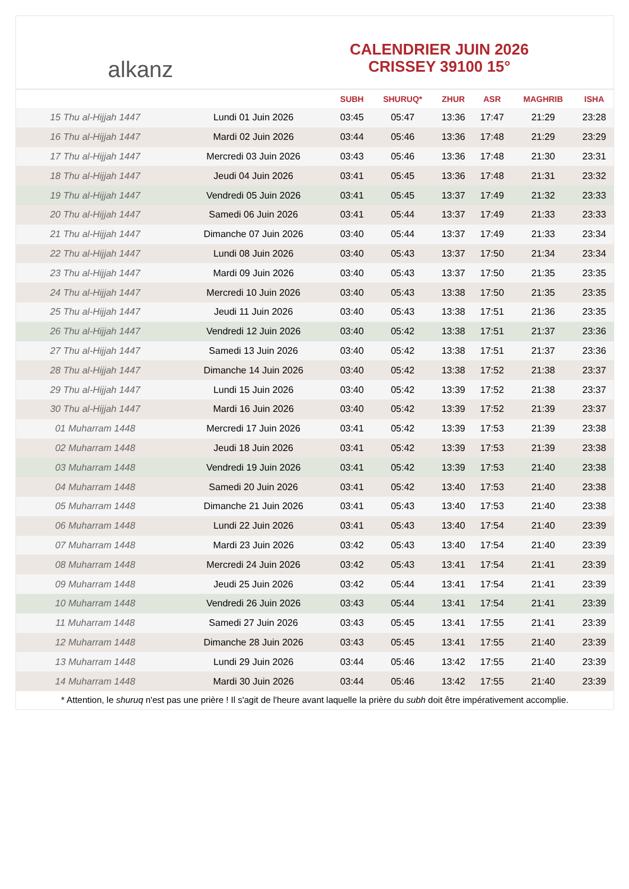alkanz
CALENDRIER JUIN 2026
CRISSEY 39100 15°
| | | SUBH | SHURUQ* | ZHUR | ASR | MAGHRIB | ISHA |
| --- | --- | --- | --- | --- | --- | --- | --- |
| 15 Thu al-Hijjah 1447 | Lundi 01 Juin 2026 | 03:45 | 05:47 | 13:36 | 17:47 | 21:29 | 23:28 |
| 16 Thu al-Hijjah 1447 | Mardi 02 Juin 2026 | 03:44 | 05:46 | 13:36 | 17:48 | 21:29 | 23:29 |
| 17 Thu al-Hijjah 1447 | Mercredi 03 Juin 2026 | 03:43 | 05:46 | 13:36 | 17:48 | 21:30 | 23:31 |
| 18 Thu al-Hijjah 1447 | Jeudi 04 Juin 2026 | 03:41 | 05:45 | 13:36 | 17:48 | 21:31 | 23:32 |
| 19 Thu al-Hijjah 1447 | Vendredi 05 Juin 2026 | 03:41 | 05:45 | 13:37 | 17:49 | 21:32 | 23:33 |
| 20 Thu al-Hijjah 1447 | Samedi 06 Juin 2026 | 03:41 | 05:44 | 13:37 | 17:49 | 21:33 | 23:33 |
| 21 Thu al-Hijjah 1447 | Dimanche 07 Juin 2026 | 03:40 | 05:44 | 13:37 | 17:49 | 21:33 | 23:34 |
| 22 Thu al-Hijjah 1447 | Lundi 08 Juin 2026 | 03:40 | 05:43 | 13:37 | 17:50 | 21:34 | 23:34 |
| 23 Thu al-Hijjah 1447 | Mardi 09 Juin 2026 | 03:40 | 05:43 | 13:37 | 17:50 | 21:35 | 23:35 |
| 24 Thu al-Hijjah 1447 | Mercredi 10 Juin 2026 | 03:40 | 05:43 | 13:38 | 17:50 | 21:35 | 23:35 |
| 25 Thu al-Hijjah 1447 | Jeudi 11 Juin 2026 | 03:40 | 05:43 | 13:38 | 17:51 | 21:36 | 23:35 |
| 26 Thu al-Hijjah 1447 | Vendredi 12 Juin 2026 | 03:40 | 05:42 | 13:38 | 17:51 | 21:37 | 23:36 |
| 27 Thu al-Hijjah 1447 | Samedi 13 Juin 2026 | 03:40 | 05:42 | 13:38 | 17:51 | 21:37 | 23:36 |
| 28 Thu al-Hijjah 1447 | Dimanche 14 Juin 2026 | 03:40 | 05:42 | 13:38 | 17:52 | 21:38 | 23:37 |
| 29 Thu al-Hijjah 1447 | Lundi 15 Juin 2026 | 03:40 | 05:42 | 13:39 | 17:52 | 21:38 | 23:37 |
| 30 Thu al-Hijjah 1447 | Mardi 16 Juin 2026 | 03:40 | 05:42 | 13:39 | 17:52 | 21:39 | 23:37 |
| 01 Muharram 1448 | Mercredi 17 Juin 2026 | 03:41 | 05:42 | 13:39 | 17:53 | 21:39 | 23:38 |
| 02 Muharram 1448 | Jeudi 18 Juin 2026 | 03:41 | 05:42 | 13:39 | 17:53 | 21:39 | 23:38 |
| 03 Muharram 1448 | Vendredi 19 Juin 2026 | 03:41 | 05:42 | 13:39 | 17:53 | 21:40 | 23:38 |
| 04 Muharram 1448 | Samedi 20 Juin 2026 | 03:41 | 05:42 | 13:40 | 17:53 | 21:40 | 23:38 |
| 05 Muharram 1448 | Dimanche 21 Juin 2026 | 03:41 | 05:43 | 13:40 | 17:53 | 21:40 | 23:38 |
| 06 Muharram 1448 | Lundi 22 Juin 2026 | 03:41 | 05:43 | 13:40 | 17:54 | 21:40 | 23:39 |
| 07 Muharram 1448 | Mardi 23 Juin 2026 | 03:42 | 05:43 | 13:40 | 17:54 | 21:40 | 23:39 |
| 08 Muharram 1448 | Mercredi 24 Juin 2026 | 03:42 | 05:43 | 13:41 | 17:54 | 21:41 | 23:39 |
| 09 Muharram 1448 | Jeudi 25 Juin 2026 | 03:42 | 05:44 | 13:41 | 17:54 | 21:41 | 23:39 |
| 10 Muharram 1448 | Vendredi 26 Juin 2026 | 03:43 | 05:44 | 13:41 | 17:54 | 21:41 | 23:39 |
| 11 Muharram 1448 | Samedi 27 Juin 2026 | 03:43 | 05:45 | 13:41 | 17:55 | 21:41 | 23:39 |
| 12 Muharram 1448 | Dimanche 28 Juin 2026 | 03:43 | 05:45 | 13:41 | 17:55 | 21:40 | 23:39 |
| 13 Muharram 1448 | Lundi 29 Juin 2026 | 03:44 | 05:46 | 13:42 | 17:55 | 21:40 | 23:39 |
| 14 Muharram 1448 | Mardi 30 Juin 2026 | 03:44 | 05:46 | 13:42 | 17:55 | 21:40 | 23:39 |
* Attention, le shuruq n'est pas une prière ! Il s'agit de l'heure avant laquelle la prière du subh doit être impérativement accomplie.